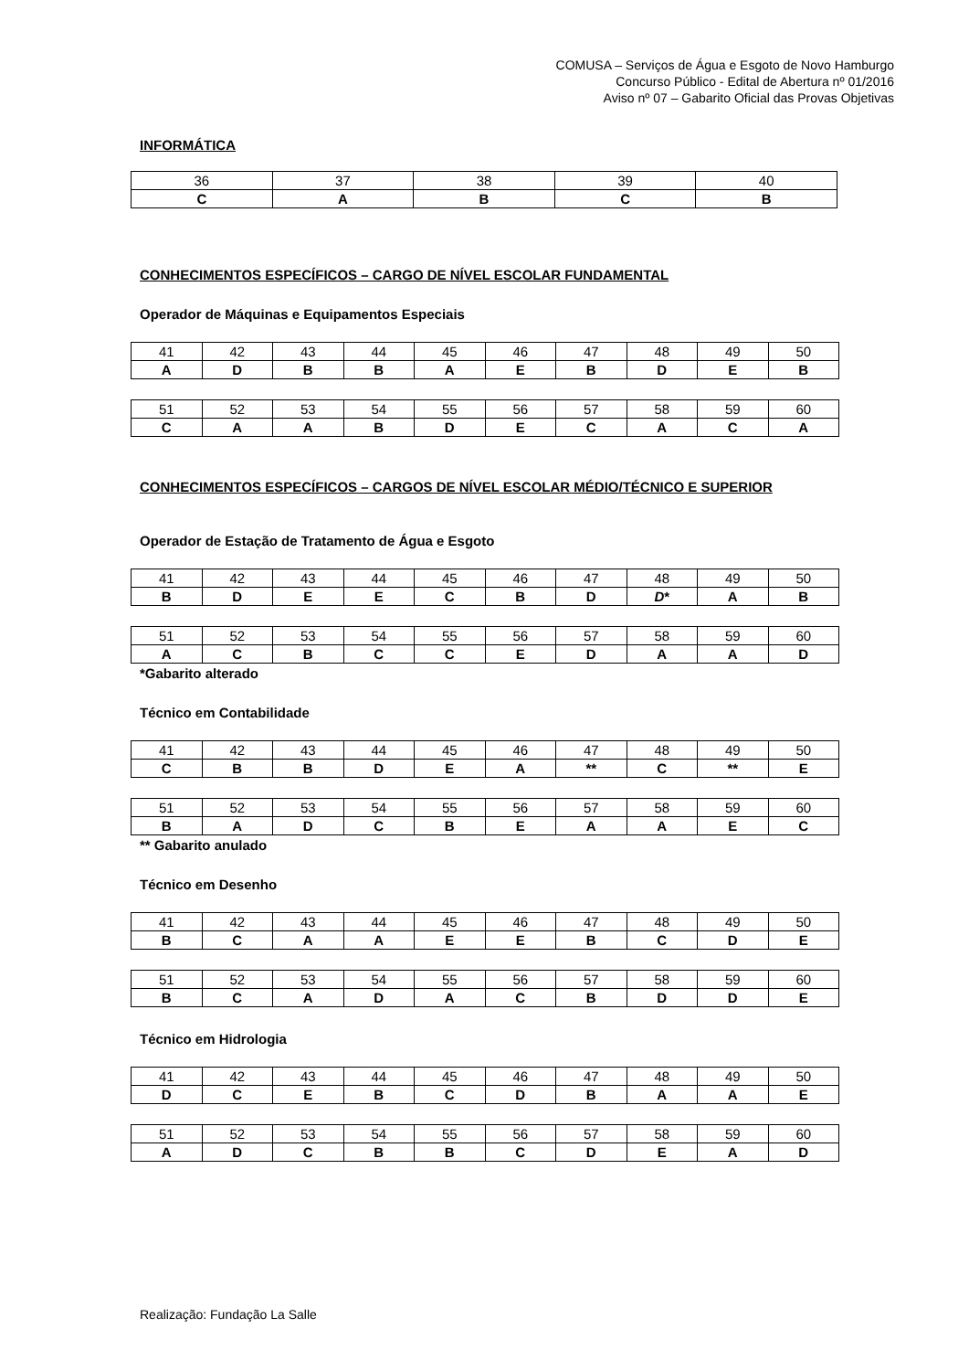COMUSA – Serviços de Água e Esgoto de Novo Hamburgo
Concurso Público - Edital de Abertura nº 01/2016
Aviso nº 07 – Gabarito Oficial das Provas Objetivas
INFORMÁTICA
| 36 | 37 | 38 | 39 | 40 |
| C | A | B | C | B |
CONHECIMENTOS ESPECÍFICOS – CARGO DE NÍVEL ESCOLAR FUNDAMENTAL
Operador de Máquinas e Equipamentos Especiais
| 41 | 42 | 43 | 44 | 45 | 46 | 47 | 48 | 49 | 50 |
| A | D | B | B | A | E | B | D | E | B |
| 51 | 52 | 53 | 54 | 55 | 56 | 57 | 58 | 59 | 60 |
| C | A | A | B | D | E | C | A | C | A |
CONHECIMENTOS ESPECÍFICOS – CARGOS DE NÍVEL ESCOLAR MÉDIO/TÉCNICO E SUPERIOR
Operador de Estação de Tratamento de Água e Esgoto
| 41 | 42 | 43 | 44 | 45 | 46 | 47 | 48 | 49 | 50 |
| B | D | E | E | C | B | D | D * | A | B |
| 51 | 52 | 53 | 54 | 55 | 56 | 57 | 58 | 59 | 60 |
| A | C | B | C | C | E | D | A | A | D |
*Gabarito alterado
Técnico em Contabilidade
| 41 | 42 | 43 | 44 | 45 | 46 | 47 | 48 | 49 | 50 |
| C | B | B | D | E | A | ** | C | ** | E |
| 51 | 52 | 53 | 54 | 55 | 56 | 57 | 58 | 59 | 60 |
| B | A | D | C | B | E | A | A | E | C |
** Gabarito anulado
Técnico em Desenho
| 41 | 42 | 43 | 44 | 45 | 46 | 47 | 48 | 49 | 50 |
| B | C | A | A | E | E | B | C | D | E |
| 51 | 52 | 53 | 54 | 55 | 56 | 57 | 58 | 59 | 60 |
| B | C | A | D | A | C | B | D | D | E |
Técnico em Hidrologia
| 41 | 42 | 43 | 44 | 45 | 46 | 47 | 48 | 49 | 50 |
| D | C | E | B | C | D | B | A | A | E |
| 51 | 52 | 53 | 54 | 55 | 56 | 57 | 58 | 59 | 60 |
| A | D | C | B | B | C | D | E | A | D |
Realização: Fundação La Salle